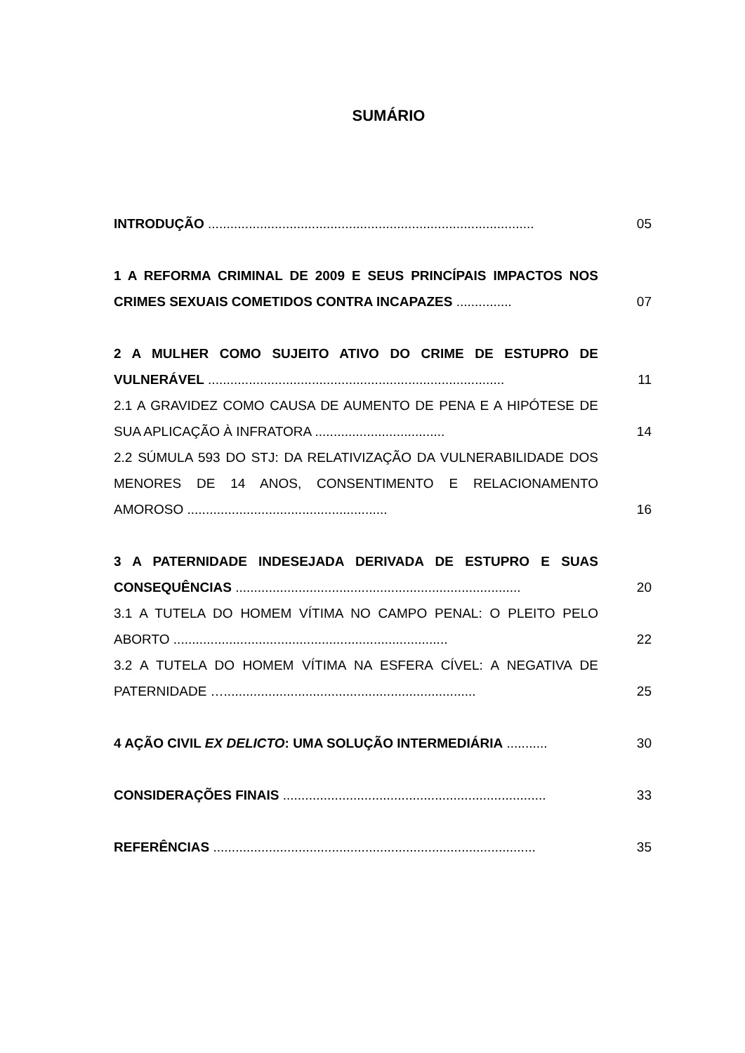SUMÁRIO
INTRODUÇÃO ........................................................................................
05
1 A REFORMA CRIMINAL DE 2009 E SEUS PRINCÍPAIS IMPACTOS NOS CRIMES SEXUAIS COMETIDOS CONTRA INCAPAZES ...............
07
2 A MULHER COMO SUJEITO ATIVO DO CRIME DE ESTUPRO DE VULNERÁVEL ................................................................................
11
2.1 A GRAVIDEZ COMO CAUSA DE AUMENTO DE PENA E A HIPÓTESE DE SUA APLICAÇÃO À INFRATORA ...................................
14
2.2 SÚMULA 593 DO STJ: DA RELATIVIZAÇÃO DA VULNERABILIDADE DOS MENORES DE 14 ANOS, CONSENTIMENTO E RELACIONAMENTO AMOROSO ......................................................
16
3 A PATERNIDADE INDESEJADA DERIVADA DE ESTUPRO E SUAS CONSEQUÊNCIAS .............................................................................
20
3.1 A TUTELA DO HOMEM VÍTIMA NO CAMPO PENAL: O PLEITO PELO ABORTO ..........................................................................
22
3.2 A TUTELA DO HOMEM VÍTIMA NA ESFERA CÍVEL: A NEGATIVA DE PATERNIDADE …....................................................................
25
4 AÇÃO CIVIL EX DELICTO: UMA SOLUÇÃO INTERMEDIÁRIA ...........
30
CONSIDERAÇÕES FINAIS .......................................................................
33
REFERÊNCIAS .......................................................................................
35